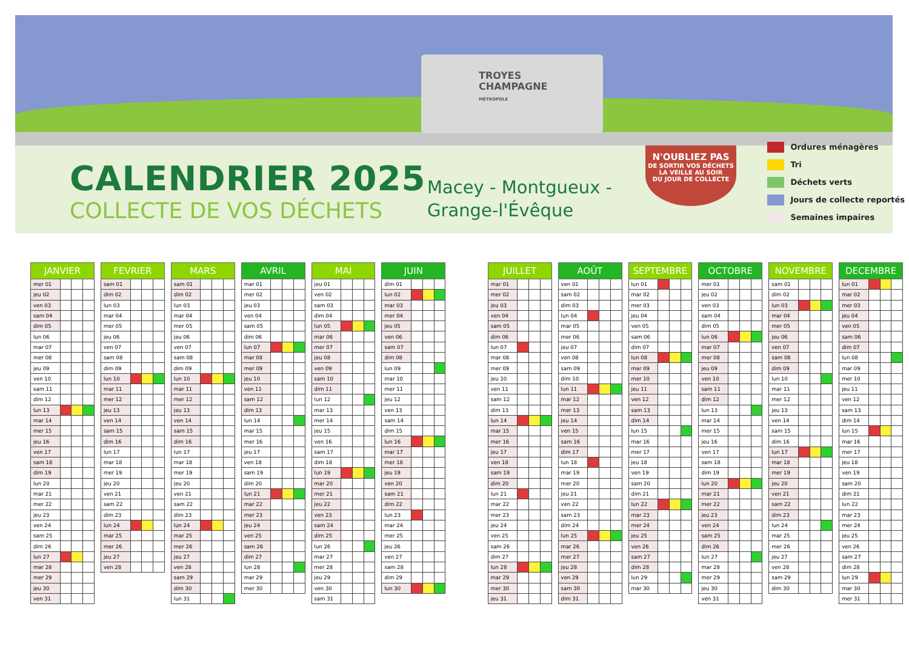TROYES
CHAMPAGNE
MÉTROPOLE
CALENDRIER 2025
COLLECTE DE VOS DÉCHETS
Macey - Montgueux -
Grange-l'Évêque
N'OUBLIEZ PAS
DE SORTIR VOS DÉCHETS
LA VEILLE AU SOIR
DU JOUR DE COLLECTE
Ordures ménagères
Tri
Déchets verts
Jours de collecte reportés
Semaines impaires
| JANVIER | | | |
| --- | --- | --- | --- |
| mer 01 | | | |
| jeu 02 | | | |
| ven 03 | | | |
| sam 04 | | | |
| dim 05 | | | |
| lun 06 | | | |
| mar 07 | | | |
| mer 08 | | | |
| jeu 09 | | | |
| ven 10 | | | |
| sam 11 | | | |
| dim 12 | | | |
| lun 13 | | | |
| mar 14 | | | |
| mer 15 | | | |
| jeu 16 | | | |
| ven 17 | | | |
| sam 18 | | | |
| dim 19 | | | |
| lun 20 | | | |
| mar 21 | | | |
| mer 22 | | | |
| jeu 23 | | | |
| ven 24 | | | |
| sam 25 | | | |
| dim 26 | | | |
| lun 27 | | | |
| mar 28 | | | |
| mer 29 | | | |
| jeu 30 | | | |
| ven 31 | | | |
| FEVRIER | | | |
| --- | --- | --- | --- |
| sam 01 | | | |
| dim 02 | | | |
| lun 03 | | | |
| mar 04 | | | |
| mer 05 | | | |
| jeu 06 | | | |
| ven 07 | | | |
| sam 08 | | | |
| dim 09 | | | |
| lun 10 | | | |
| mar 11 | | | |
| mer 12 | | | |
| jeu 13 | | | |
| ven 14 | | | |
| sam 15 | | | |
| dim 16 | | | |
| lun 17 | | | |
| mar 18 | | | |
| mer 19 | | | |
| jeu 20 | | | |
| ven 21 | | | |
| sam 22 | | | |
| dim 23 | | | |
| lun 24 | | | |
| mar 25 | | | |
| mer 26 | | | |
| jeu 27 | | | |
| ven 28 | | | |
| MARS | | | |
| --- | --- | --- | --- |
| sam 01 | | | |
| dim 02 | | | |
| lun 03 | | | |
| mar 04 | | | |
| mer 05 | | | |
| jeu 06 | | | |
| ven 07 | | | |
| sam 08 | | | |
| dim 09 | | | |
| lun 10 | | | |
| mar 11 | | | |
| mer 12 | | | |
| jeu 13 | | | |
| ven 14 | | | |
| sam 15 | | | |
| dim 16 | | | |
| lun 17 | | | |
| mar 18 | | | |
| mer 19 | | | |
| jeu 20 | | | |
| ven 21 | | | |
| sam 22 | | | |
| dim 23 | | | |
| lun 24 | | | |
| mar 25 | | | |
| mer 26 | | | |
| jeu 27 | | | |
| ven 28 | | | |
| sam 29 | | | |
| dim 30 | | | |
| lun 31 | | | |
| AVRIL | | | |
| --- | --- | --- | --- |
| mar 01 | | | |
| mer 02 | | | |
| jeu 03 | | | |
| ven 04 | | | |
| sam 05 | | | |
| dim 06 | | | |
| lun 07 | | | |
| mar 08 | | | |
| mer 09 | | | |
| jeu 10 | | | |
| ven 11 | | | |
| sam 12 | | | |
| dim 13 | | | |
| lun 14 | | | |
| mar 15 | | | |
| mer 16 | | | |
| jeu 17 | | | |
| ven 18 | | | |
| sam 19 | | | |
| dim 20 | | | |
| lun 21 | | | |
| mar 22 | | | |
| mer 23 | | | |
| jeu 24 | | | |
| ven 25 | | | |
| sam 26 | | | |
| dim 27 | | | |
| lun 28 | | | |
| mar 29 | | | |
| mer 30 | | | |
| MAI | | | |
| --- | --- | --- | --- |
| jeu 01 | | | |
| ven 02 | | | |
| sam 03 | | | |
| dim 04 | | | |
| lun 05 | | | |
| mar 06 | | | |
| mer 07 | | | |
| jeu 08 | | | |
| ven 09 | | | |
| sam 10 | | | |
| dim 11 | | | |
| lun 12 | | | |
| mar 13 | | | |
| mer 14 | | | |
| jeu 15 | | | |
| ven 16 | | | |
| sam 17 | | | |
| dim 18 | | | |
| lun 19 | | | |
| mar 20 | | | |
| mer 21 | | | |
| jeu 22 | | | |
| ven 23 | | | |
| sam 24 | | | |
| dim 25 | | | |
| lun 26 | | | |
| mar 27 | | | |
| mer 28 | | | |
| jeu 29 | | | |
| ven 30 | | | |
| sam 31 | | | |
| JUIN | | | |
| --- | --- | --- | --- |
| dim 01 | | | |
| lun 02 | | | |
| mar 03 | | | |
| mer 04 | | | |
| jeu 05 | | | |
| ven 06 | | | |
| sam 07 | | | |
| dim 08 | | | |
| lun 09 | | | |
| mar 10 | | | |
| mer 11 | | | |
| jeu 12 | | | |
| ven 13 | | | |
| sam 14 | | | |
| dim 15 | | | |
| lun 16 | | | |
| mar 17 | | | |
| mer 18 | | | |
| jeu 19 | | | |
| ven 20 | | | |
| sam 21 | | | |
| dim 22 | | | |
| lun 23 | | | |
| mar 24 | | | |
| mer 25 | | | |
| jeu 26 | | | |
| ven 27 | | | |
| sam 28 | | | |
| dim 29 | | | |
| lun 30 | | | |
| JUILLET | | | |
| --- | --- | --- | --- |
| mar 01 | | | |
| mer 02 | | | |
| jeu 03 | | | |
| ven 04 | | | |
| sam 05 | | | |
| dim 06 | | | |
| lun 07 | | | |
| mar 08 | | | |
| mer 09 | | | |
| jeu 10 | | | |
| ven 11 | | | |
| sam 12 | | | |
| dim 13 | | | |
| lun 14 | | | |
| mar 15 | | | |
| mer 16 | | | |
| jeu 17 | | | |
| ven 18 | | | |
| sam 19 | | | |
| dim 20 | | | |
| lun 21 | | | |
| mar 22 | | | |
| mer 23 | | | |
| jeu 24 | | | |
| ven 25 | | | |
| sam 26 | | | |
| dim 27 | | | |
| lun 28 | | | |
| mar 29 | | | |
| mer 30 | | | |
| jeu 31 | | | |
| AOÛT | | | |
| --- | --- | --- | --- |
| ven 01 | | | |
| sam 02 | | | |
| dim 03 | | | |
| lun 04 | | | |
| mar 05 | | | |
| mer 06 | | | |
| jeu 07 | | | |
| ven 08 | | | |
| sam 09 | | | |
| dim 10 | | | |
| lun 11 | | | |
| mar 12 | | | |
| mer 13 | | | |
| jeu 14 | | | |
| ven 15 | | | |
| sam 16 | | | |
| dim 17 | | | |
| lun 18 | | | |
| mar 19 | | | |
| mer 20 | | | |
| jeu 21 | | | |
| ven 22 | | | |
| sam 23 | | | |
| dim 24 | | | |
| lun 25 | | | |
| mar 26 | | | |
| mer 27 | | | |
| jeu 28 | | | |
| ven 29 | | | |
| sam 30 | | | |
| dim 31 | | | |
| SEPTEMBRE | | | |
| --- | --- | --- | --- |
| lun 01 | | | |
| mar 02 | | | |
| mer 03 | | | |
| jeu 04 | | | |
| ven 05 | | | |
| sam 06 | | | |
| dim 07 | | | |
| lun 08 | | | |
| mar 09 | | | |
| mer 10 | | | |
| jeu 11 | | | |
| ven 12 | | | |
| sam 13 | | | |
| dim 14 | | | |
| lun 15 | | | |
| mar 16 | | | |
| mer 17 | | | |
| jeu 18 | | | |
| ven 19 | | | |
| sam 20 | | | |
| dim 21 | | | |
| lun 22 | | | |
| mar 23 | | | |
| mer 24 | | | |
| jeu 25 | | | |
| ven 26 | | | |
| sam 27 | | | |
| dim 28 | | | |
| lun 29 | | | |
| mar 30 | | | |
| OCTOBRE | | | |
| --- | --- | --- | --- |
| mer 01 | | | |
| jeu 02 | | | |
| ven 03 | | | |
| sam 04 | | | |
| dim 05 | | | |
| lun 06 | | | |
| mar 07 | | | |
| mer 08 | | | |
| jeu 09 | | | |
| ven 10 | | | |
| sam 11 | | | |
| dim 12 | | | |
| lun 13 | | | |
| mar 14 | | | |
| mer 15 | | | |
| jeu 16 | | | |
| ven 17 | | | |
| sam 18 | | | |
| dim 19 | | | |
| lun 20 | | | |
| mar 21 | | | |
| mer 22 | | | |
| jeu 23 | | | |
| ven 24 | | | |
| sam 25 | | | |
| dim 26 | | | |
| lun 27 | | | |
| mar 28 | | | |
| mer 29 | | | |
| jeu 30 | | | |
| ven 31 | | | |
| NOVEMBRE | | | |
| --- | --- | --- | --- |
| sam 01 | | | |
| dim 02 | | | |
| lun 03 | | | |
| mar 04 | | | |
| mer 05 | | | |
| jeu 06 | | | |
| ven 07 | | | |
| sam 08 | | | |
| dim 09 | | | |
| lun 10 | | | |
| mar 11 | | | |
| mer 12 | | | |
| jeu 13 | | | |
| ven 14 | | | |
| sam 15 | | | |
| dim 16 | | | |
| lun 17 | | | |
| mar 18 | | | |
| mer 19 | | | |
| jeu 20 | | | |
| ven 21 | | | |
| sam 22 | | | |
| dim 23 | | | |
| lun 24 | | | |
| mar 25 | | | |
| mer 26 | | | |
| jeu 27 | | | |
| ven 28 | | | |
| sam 29 | | | |
| dim 30 | | | |
| DECEMBRE | | | |
| --- | --- | --- | --- |
| lun 01 | | | |
| mar 02 | | | |
| mer 03 | | | |
| jeu 04 | | | |
| ven 05 | | | |
| sam 06 | | | |
| dim 07 | | | |
| lun 08 | | | |
| mar 09 | | | |
| mer 10 | | | |
| jeu 11 | | | |
| ven 12 | | | |
| sam 13 | | | |
| dim 14 | | | |
| lun 15 | | | |
| mar 16 | | | |
| mer 17 | | | |
| jeu 18 | | | |
| ven 19 | | | |
| sam 20 | | | |
| dim 21 | | | |
| lun 22 | | | |
| mar 23 | | | |
| mer 24 | | | |
| jeu 25 | | | |
| ven 26 | | | |
| sam 27 | | | |
| dim 28 | | | |
| lun 29 | | | |
| mar 30 | | | |
| mer 31 | | | |